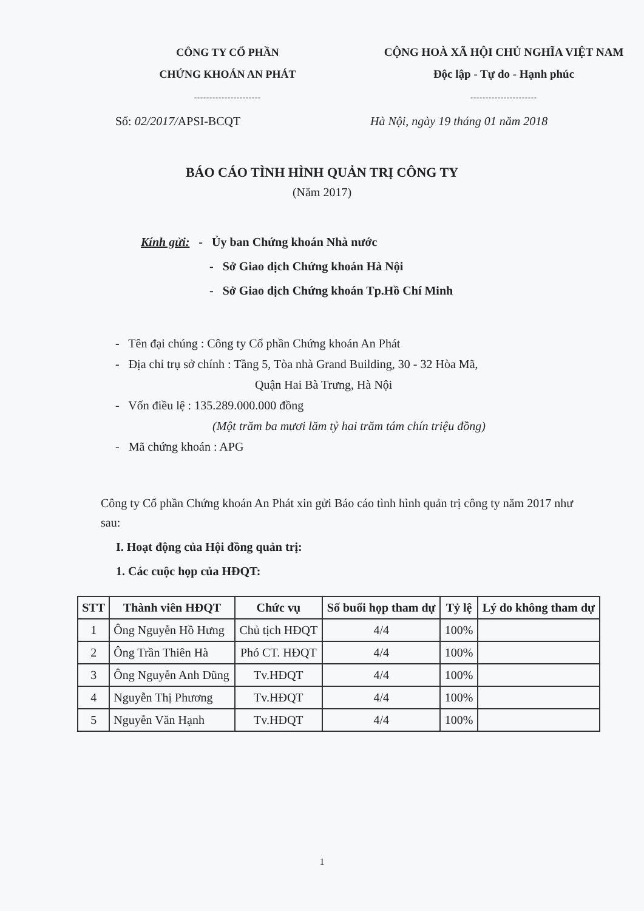CÔNG TY CỔ PHẦN
CHỨNG KHOÁN AN PHÁT
----------------------
CỘNG HOÀ XÃ HỘI CHỦ NGHĨA VIỆT NAM
Độc lập - Tự do - Hạnh phúc
----------------------
Số: 02/2017/APSI-BCQT Hà Nội, ngày 19 tháng 01 năm 2018
BÁO CÁO TÌNH HÌNH QUẢN TRỊ CÔNG TY
(Năm 2017)
Kính gửi: - Ủy ban Chứng khoán Nhà nước
- Sở Giao dịch Chứng khoán Hà Nội
- Sở Giao dịch Chứng khoán Tp.Hồ Chí Minh
- Tên đại chúng : Công ty Cổ phần Chứng khoán An Phát
- Địa chỉ trụ sở chính : Tầng 5, Tòa nhà Grand Building, 30 - 32 Hòa Mã,
Quận Hai Bà Trưng, Hà Nội
- Vốn điều lệ : 135.289.000.000 đồng
(Một trăm ba mươi lăm tỷ hai trăm tám chín triệu đồng)
- Mã chứng khoán : APG
Công ty Cổ phần Chứng khoán An Phát xin gửi Báo cáo tình hình quản trị công ty năm 2017 như sau:
I. Hoạt động của Hội đồng quản trị:
1. Các cuộc họp của HĐQT:
| STT | Thành viên HĐQT | Chức vụ | Số buổi họp tham dự | Tỷ lệ | Lý do không tham dự |
| --- | --- | --- | --- | --- | --- |
| 1 | Ông Nguyễn Hồ Hưng | Chủ tịch HĐQT | 4/4 | 100% | |
| 2 | Ông Trần Thiên Hà | Phó CT. HĐQT | 4/4 | 100% | |
| 3 | Ông Nguyễn Anh Dũng | Tv.HĐQT | 4/4 | 100% | |
| 4 | Nguyễn Thị Phương | Tv.HĐQT | 4/4 | 100% | |
| 5 | Nguyễn Văn Hạnh | Tv.HĐQT | 4/4 | 100% | |
1